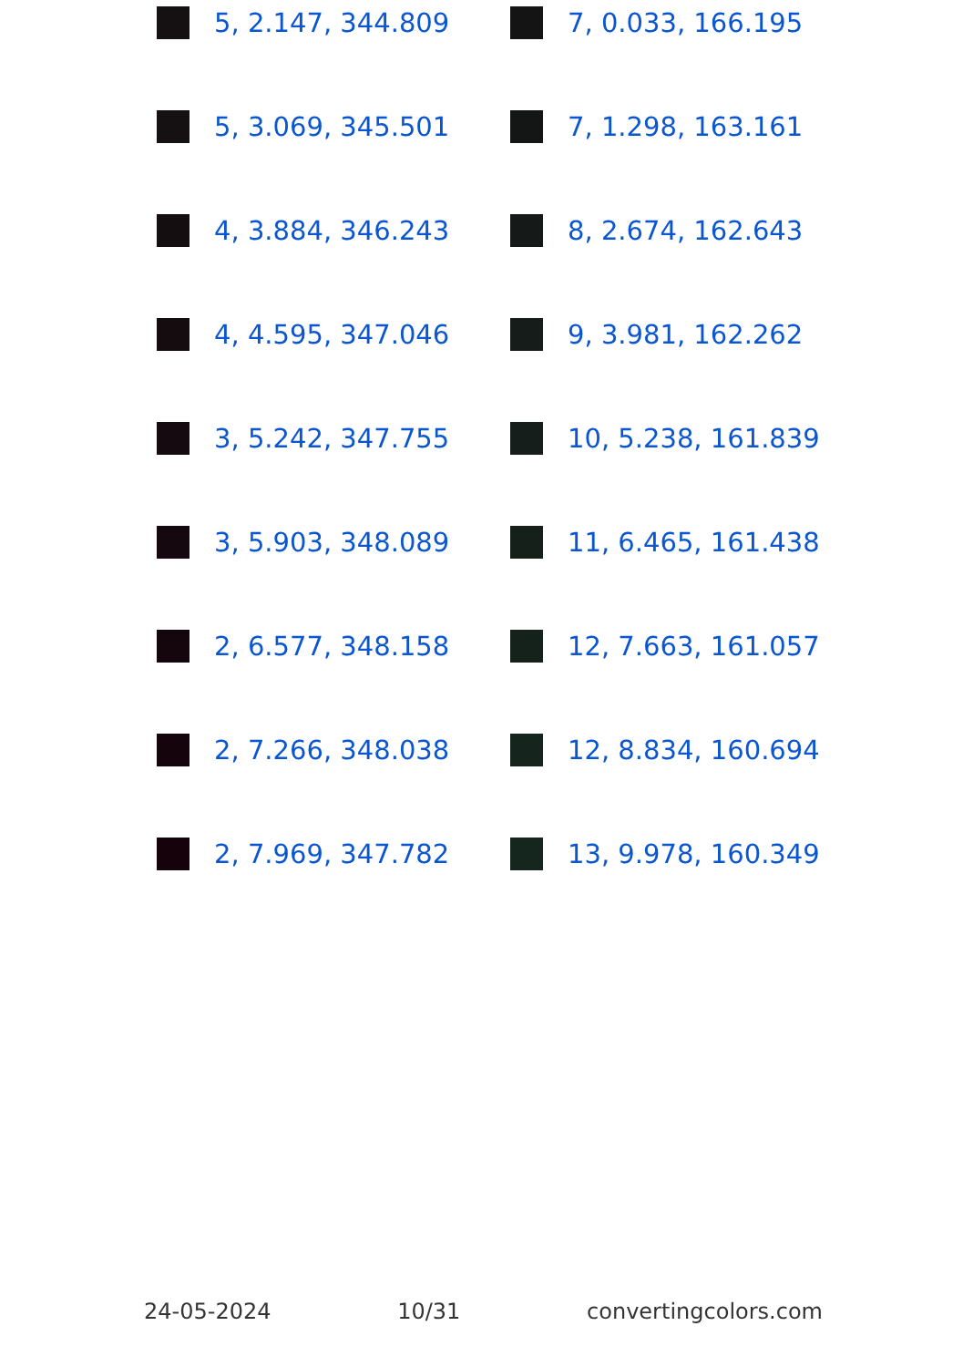5, 2.147, 344.809 7, 0.033, 166.195
5, 3.069, 345.501 7, 1.298, 163.161
4, 3.884, 346.243 8, 2.674, 162.643
4, 4.595, 347.046 9, 3.981, 162.262
3, 5.242, 347.755 10, 5.238, 161.839
3, 5.903, 348.089 11, 6.465, 161.438
2, 6.577, 348.158 12, 7.663, 161.057
2, 7.266, 348.038 12, 8.834, 160.694
2, 7.969, 347.782 13, 9.978, 160.349
24-05-2024 10/31 convertingcolors.com